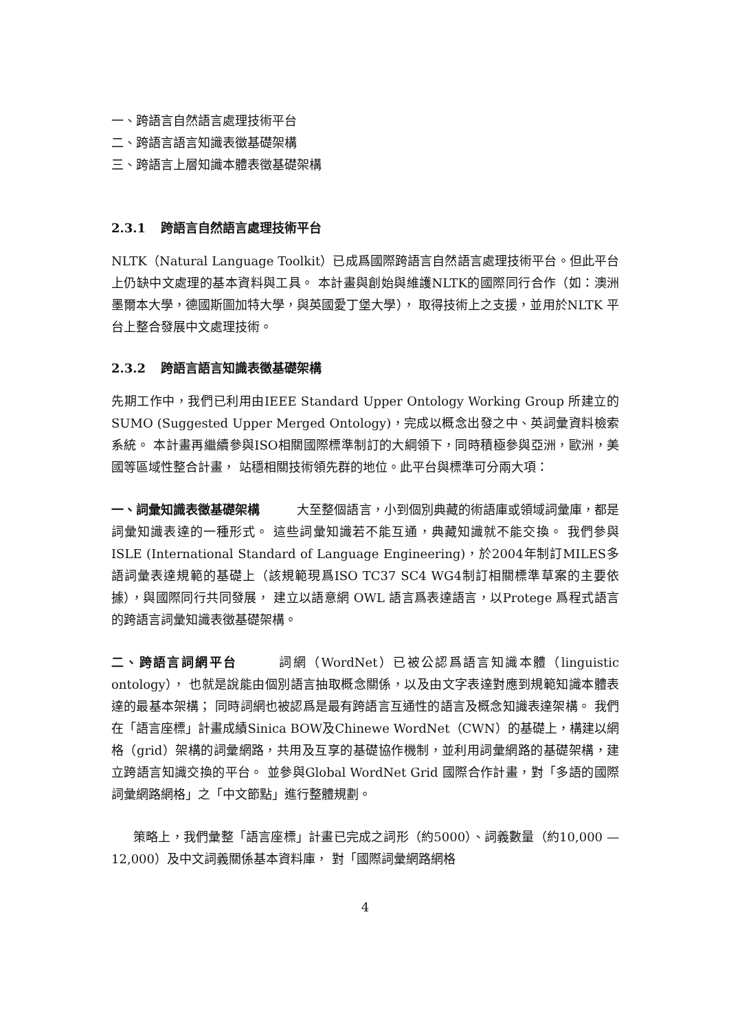一、跨語言自然語言處理技術平台
二、跨語言語言知識表徵基礎架構
三、跨語言上層知識本體表徵基礎架構
2.3.1 跨語言自然語言處理技術平台
NLTK（Natural Language Toolkit）已成爲國際跨語言自然語言處理技術平台。但此平台上仍缺中文處理的基本資料與工具。 本計畫與創始與維護NLTK的國際同行合作（如：澳洲墨爾本大學，德國斯圖加特大學，與英國愛丁堡大學）， 取得技術上之支援，並用於NLTK 平台上整合發展中文處理技術。
2.3.2 跨語言語言知識表徵基礎架構
先期工作中，我們已利用由IEEE Standard Upper Ontology Working Group 所建立的SUMO (Suggested Upper Merged Ontology)，完成以概念出發之中、英詞彙資料檢索系統。 本計畫再繼續參與ISO相關國際標準制訂的大綱領下，同時積極參與亞洲，歐洲，美國等區域性整合計畫， 站穩相關技術領先群的地位。此平台與標準可分兩大項：
一、詞彙知識表徵基礎架構　　　大至整個語言，小到個別典藏的術語庫或領域詞彙庫，都是詞彙知識表達的一種形式。 這些詞彙知識若不能互通，典藏知識就不能交換。 我們參與 ISLE (International Standard of Language Engineering)，於2004年制訂MILES多語詞彙表達規範的基礎上（該規範現爲ISO TC37 SC4 WG4制訂相關標準草案的主要依據），與國際同行共同發展， 建立以語意網 OWL 語言爲表達語言，以Protege 爲程式語言的跨語言詞彙知識表徵基礎架構。
二、跨語言詞網平台　　　詞網（WordNet）已被公認爲語言知識本體（linguistic ontology）， 也就是說能由個別語言抽取概念關係，以及由文字表達對應到規範知識本體表達的最基本架構； 同時詞網也被認爲是最有跨語言互通性的語言及概念知識表達架構。 我們在「語言座標」計畫成績Sinica BOW及Chinewe WordNet（CWN）的基礎上，構建以網格（grid）架構的詞彙網路，共用及互享的基礎協作機制，並利用詞彙網路的基礎架構，建立跨語言知識交換的平台。 並參與Global WordNet Grid 國際合作計畫，對「多語的國際詞彙網路網格」之「中文節點」進行整體規劃。
策略上，我們彙整「語言座標」計畫已完成之詞形（約5000）、詞義數量（約10,000 — 12,000）及中文詞義關係基本資料庫， 對「國際詞彙網路網格
4